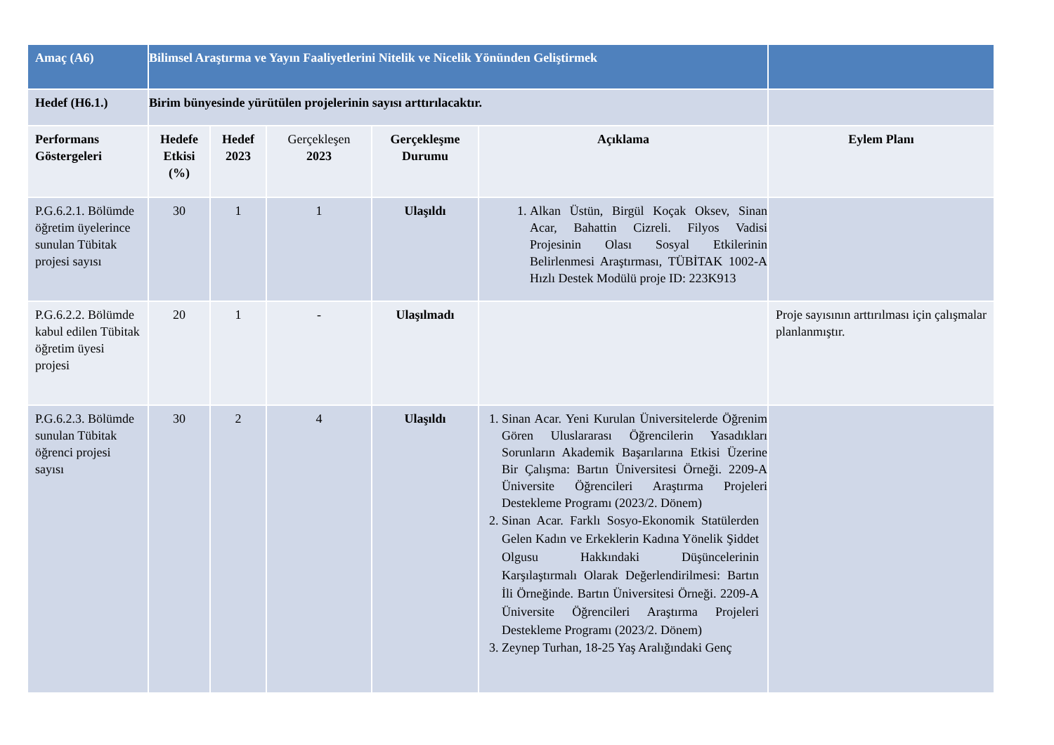| Amaç (A6) | Bilimsel Araştırma ve Yayın Faaliyetlerini Nitelik ve Nicelik Yönünden Geliştirmek | | | | | |
| Hedef (H6.1.) | Birim bünyesinde yürütülen projelerinin sayısı arttırılacaktır. | | | | | |
| Performans Göstergeleri | Hedefe Etkisi (%) | Hedef 2023 | Gerçekleşen 2023 | Gerçekleşme Durumu | Açıklama | Eylem Planı |
| P.G.6.2.1. Bölümde öğretim üyelerince sunulan Tübitak projesi sayısı | 30 | 1 | 1 | Ulaşıldı | 1. Alkan Üstün, Birgül Koçak Oksev, Sinan Acar, Bahattin Cizreli. Filyos Vadisi Projesinin Olası Sosyal Etkilerinin Belirlenmesi Araştırması, TÜBİTAK 1002-A Hızlı Destek Modülü proje ID: 223K913 | |
| P.G.6.2.2. Bölümde kabul edilen Tübitak öğretim üyesi projesi | 20 | 1 | - | Ulaşılmadı | | Proje sayısının arttırılması için çalışmalar planlanmıştır. |
| P.G.6.2.3. Bölümde sunulan Tübitak öğrenci projesi sayısı | 30 | 2 | 4 | Ulaşıldı | 1. Sinan Acar. Yeni Kurulan Üniversitelerde Öğrenim Gören Uluslararası Öğrencilerin Yasadıkları Sorunların Akademik Başarılarına Etkisi Üzerine Bir Çalışma: Bartın Üniversitesi Örneği. 2209-A Üniversite Öğrencileri Araştırma Projeleri Destekleme Programı (2023/2. Dönem) 2. Sinan Acar. Farklı Sosyo-Ekonomik Statülerden Gelen Kadın ve Erkeklerin Kadına Yönelik Şiddet Olgusu Hakkındaki Düşüncelerinin Karşılaştırmalı Olarak Değerlendirilmesi: Bartın İli Örneğinde. Bartın Üniversitesi Örneği. 2209-A Üniversite Öğrencileri Araştırma Projeleri Destekleme Programı (2023/2. Dönem) 3. Zeynep Turhan, 18-25 Yaş Aralığındaki Genç | |